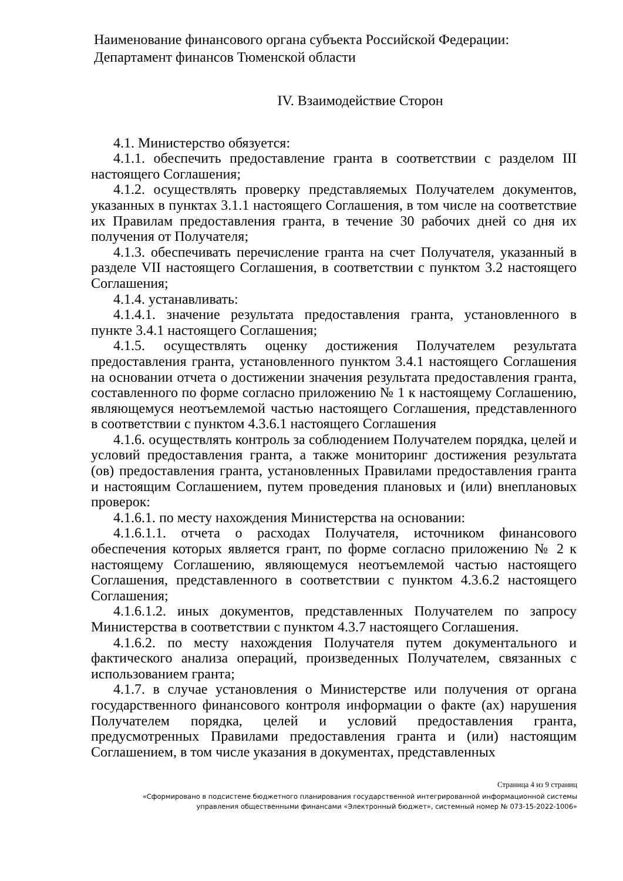Наименование финансового органа субъекта Российской Федерации:
Департамент финансов Тюменской области
IV. Взаимодействие Сторон
4.1. Министерство обязуется:
4.1.1. обеспечить предоставление гранта в соответствии с разделом III настоящего Соглашения;
4.1.2. осуществлять проверку представляемых Получателем документов, указанных в пунктах 3.1.1 настоящего Соглашения, в том числе на соответствие их Правилам предоставления гранта, в течение 30 рабочих дней со дня их получения от Получателя;
4.1.3. обеспечивать перечисление гранта на счет Получателя, указанный в разделе VII настоящего Соглашения, в соответствии с пунктом 3.2 настоящего Соглашения;
4.1.4. устанавливать:
4.1.4.1. значение результата предоставления гранта, установленного в пункте 3.4.1 настоящего Соглашения;
4.1.5. осуществлять оценку достижения Получателем результата предоставления гранта, установленного пунктом 3.4.1 настоящего Соглашения на основании отчета о достижении значения результата предоставления гранта, составленного по форме согласно приложению № 1 к настоящему Соглашению, являющемуся неотъемлемой частью настоящего Соглашения, представленного в соответствии с пунктом 4.3.6.1 настоящего Соглашения
4.1.6. осуществлять контроль за соблюдением Получателем порядка, целей и условий предоставления гранта, а также мониторинг достижения результата (ов) предоставления гранта, установленных Правилами предоставления гранта и настоящим Соглашением, путем проведения плановых и (или) внеплановых проверок:
4.1.6.1. по месту нахождения Министерства на основании:
4.1.6.1.1. отчета о расходах Получателя, источником финансового обеспечения которых является грант, по форме согласно приложению № 2 к настоящему Соглашению, являющемуся неотъемлемой частью настоящего Соглашения, представленного в соответствии с пунктом 4.3.6.2 настоящего Соглашения;
4.1.6.1.2. иных документов, представленных Получателем по запросу Министерства в соответствии с пунктом 4.3.7 настоящего Соглашения.
4.1.6.2. по месту нахождения Получателя путем документального и фактического анализа операций, произведенных Получателем, связанных с использованием гранта;
4.1.7. в случае установления о Министерстве или получения от органа государственного финансового контроля информации о факте (ах) нарушения Получателем порядка, целей и условий предоставления гранта, предусмотренных Правилами предоставления гранта и (или) настоящим Соглашением, в том числе указания в документах, представленных
Страница 4 из 9 страниц
«Сформировано в подсистеме бюджетного планирования государственной интегрированной информационной системы
управления общественными финансами «Электронный бюджет», системный номер № 073-15-2022-1006»